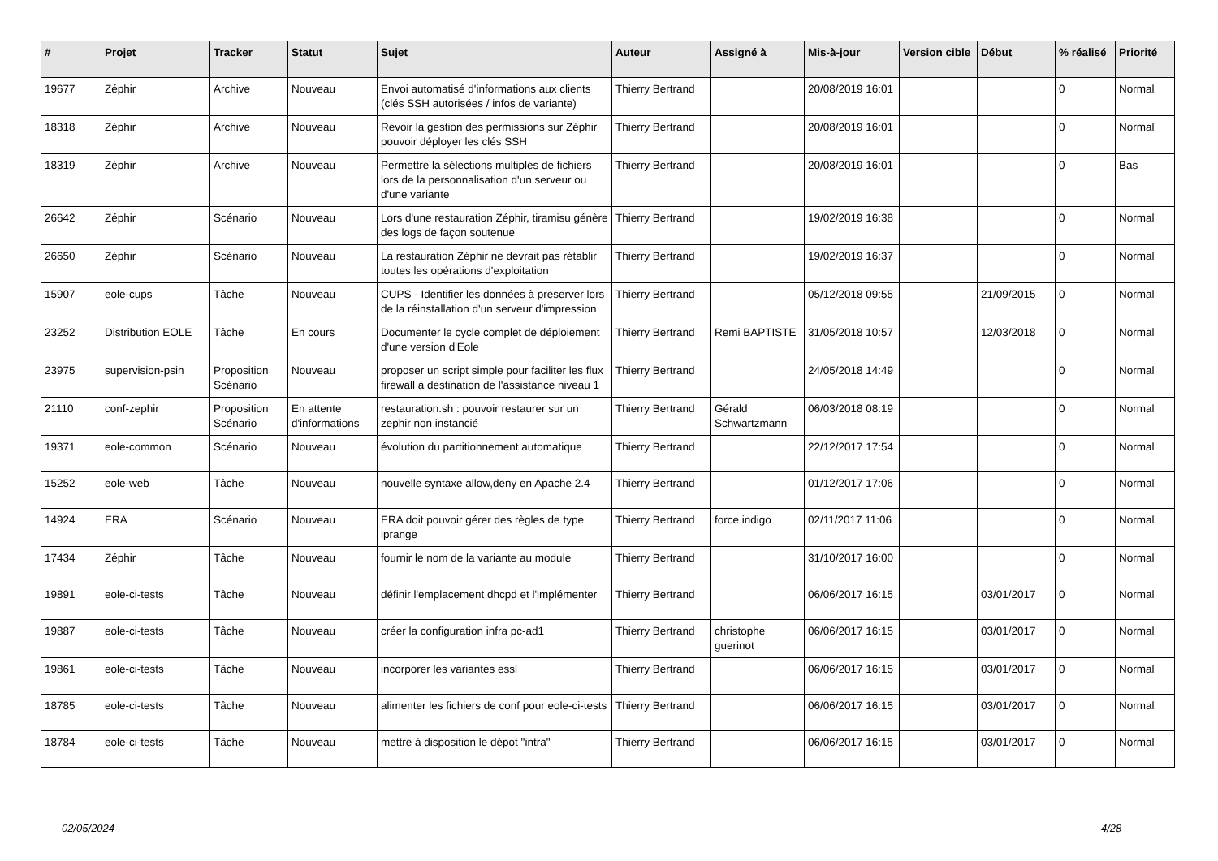| # | Projet | Tracker | Statut | Sujet | Auteur | Assigné à | Mis-à-jour | Version cible | Début | % réalisé | Priorité |
| --- | --- | --- | --- | --- | --- | --- | --- | --- | --- | --- | --- |
| 19677 | Zéphir | Archive | Nouveau | Envoi automatisé d'informations aux clients (clés SSH autorisées / infos de variante) | Thierry Bertrand | | 20/08/2019 16:01 | | | 0 | Normal |
| 18318 | Zéphir | Archive | Nouveau | Revoir la gestion des permissions sur Zéphir pouvoir déployer les clés SSH | Thierry Bertrand | | 20/08/2019 16:01 | | | 0 | Normal |
| 18319 | Zéphir | Archive | Nouveau | Permettre la sélections multiples de fichiers lors de la personnalisation d'un serveur ou d'une variante | Thierry Bertrand | | 20/08/2019 16:01 | | | 0 | Bas |
| 26642 | Zéphir | Scénario | Nouveau | Lors d'une restauration Zéphir, tiramisu génère des logs de façon soutenue | Thierry Bertrand | | 19/02/2019 16:38 | | | 0 | Normal |
| 26650 | Zéphir | Scénario | Nouveau | La restauration Zéphir ne devrait pas rétablir toutes les opérations d'exploitation | Thierry Bertrand | | 19/02/2019 16:37 | | | 0 | Normal |
| 15907 | eole-cups | Tâche | Nouveau | CUPS - Identifier les données à preserver lors de la réinstallation d'un serveur d'impression | Thierry Bertrand | | 05/12/2018 09:55 | | 21/09/2015 | 0 | Normal |
| 23252 | Distribution EOLE | Tâche | En cours | Documenter le cycle complet de déploiement d'une version d'Eole | Thierry Bertrand | Remi BAPTISTE | 31/05/2018 10:57 | | 12/03/2018 | 0 | Normal |
| 23975 | supervision-psin | Proposition Scénario | Nouveau | proposer un script simple pour faciliter les flux firewall à destination de l'assistance niveau 1 | Thierry Bertrand | | 24/05/2018 14:49 | | | 0 | Normal |
| 21110 | conf-zephir | Proposition Scénario | En attente d'informations | restauration.sh : pouvoir restaurer sur un zephir non instancié | Thierry Bertrand | Gérald Schwartzmann | 06/03/2018 08:19 | | | 0 | Normal |
| 19371 | eole-common | Scénario | Nouveau | évolution du partitionnement automatique | Thierry Bertrand | | 22/12/2017 17:54 | | | 0 | Normal |
| 15252 | eole-web | Tâche | Nouveau | nouvelle syntaxe allow,deny en Apache 2.4 | Thierry Bertrand | | 01/12/2017 17:06 | | | 0 | Normal |
| 14924 | ERA | Scénario | Nouveau | ERA doit pouvoir gérer des règles de type iprange | Thierry Bertrand | force indigo | 02/11/2017 11:06 | | | 0 | Normal |
| 17434 | Zéphir | Tâche | Nouveau | fournir le nom de la variante au module | Thierry Bertrand | | 31/10/2017 16:00 | | | 0 | Normal |
| 19891 | eole-ci-tests | Tâche | Nouveau | définir l'emplacement dhcpd et l'implémenter | Thierry Bertrand | | 06/06/2017 16:15 | | 03/01/2017 | 0 | Normal |
| 19887 | eole-ci-tests | Tâche | Nouveau | créer la configuration infra pc-ad1 | Thierry Bertrand | christophe guerinot | 06/06/2017 16:15 | | 03/01/2017 | 0 | Normal |
| 19861 | eole-ci-tests | Tâche | Nouveau | incorporer les variantes essl | Thierry Bertrand | | 06/06/2017 16:15 | | 03/01/2017 | 0 | Normal |
| 18785 | eole-ci-tests | Tâche | Nouveau | alimenter les fichiers de conf pour eole-ci-tests | Thierry Bertrand | | 06/06/2017 16:15 | | 03/01/2017 | 0 | Normal |
| 18784 | eole-ci-tests | Tâche | Nouveau | mettre à disposition le dépot "intra" | Thierry Bertrand | | 06/06/2017 16:15 | | 03/01/2017 | 0 | Normal |
02/05/2024 4/28